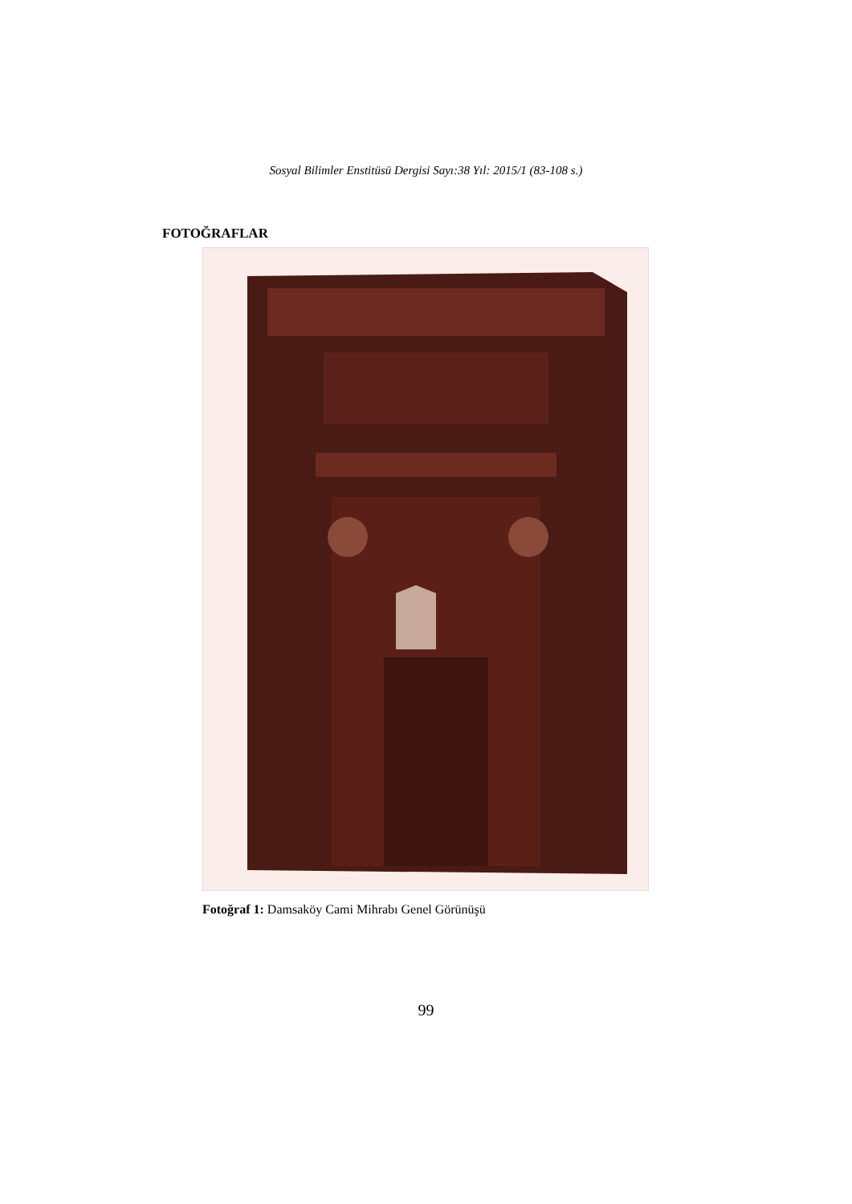Sosyal Bilimler Enstitüsü Dergisi Sayı:38 Yıl: 2015/1 (83-108 s.)
FOTOĞRAFLAR
Fotoğraf 1: Damsaköy Cami Mihrabı Genel Görünüşü
99